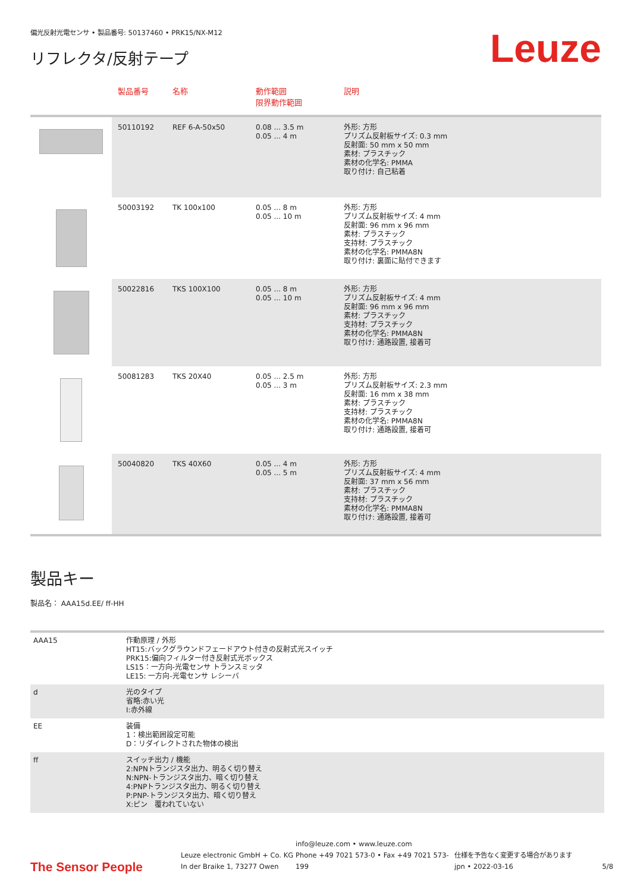偏光反射光電センサ • 製品番号: 50137460 • PRK15/NX-M12
リフレクタ/反射テープ
Leuze
| | 製品番号 | 名称 | 動作範囲 限界動作範囲 | 説明 |
| --- | --- | --- | --- | --- |
| | 50110192 | REF 6-A-50x50 | 0.08 ... 3.5 m 0.05 ... 4 m | 外形: 方形 プリズム反射板サイズ: 0.3 mm 反射面: 50 mm x 50 mm 素材: プラスチック 素材の化学名: PMMA 取り付け: 自己粘着 |
| | 50003192 | TK 100x100 | 0.05 ... 8 m 0.05 ... 10 m | 外形: 方形 プリズム反射板サイズ: 4 mm 反射面: 96 mm x 96 mm 素材: プラスチック 支持材: プラスチック 素材の化学名: PMMA8N 取り付け: 裏面に貼付できます |
| | 50022816 | TKS 100X100 | 0.05 ... 8 m 0.05 ... 10 m | 外形: 方形 プリズム反射板サイズ: 4 mm 反射面: 96 mm x 96 mm 素材: プラスチック 支持材: プラスチック 素材の化学名: PMMA8N 取り付け: 通路設置, 接着可 |
| | 50081283 | TKS 20X40 | 0.05 ... 2.5 m 0.05 ... 3 m | 外形: 方形 プリズム反射板サイズ: 2.3 mm 反射面: 16 mm x 38 mm 素材: プラスチック 支持材: プラスチック 素材の化学名: PMMA8N 取り付け: 通路設置, 接着可 |
| | 50040820 | TKS 40X60 | 0.05 ... 4 m 0.05 ... 5 m | 外形: 方形 プリズム反射板サイズ: 4 mm 反射面: 37 mm x 56 mm 素材: プラスチック 支持材: プラスチック 素材の化学名: PMMA8N 取り付け: 通路設置, 接着可 |
製品キー
製品名： AAA15d.EE/ ff-HH
| AAA15 | 作動原理 / 外形 HT15:バックグラウンドフェードアウト付きの反射式光スイッチ PRK15:偏向フィルター付き反射式光ボックス LS15：一方向-光電センサ トランスミッタ LE15: 一方向-光電センサ レシーバ |
| d | 光のタイプ 省略:赤い光 I:赤外線 |
| EE | 装備 1：検出範囲設定可能 D：リダイレクトされた物体の検出 |
| ff | スイッチ出力 / 機能 2:NPNトランジスタ出力、明るく切り替え N:NPN-トランジスタ出力、暗く切り替え 4:PNPトランジスタ出力、明るく切り替え P:PNP-トランジスタ出力、暗く切り替え X:ピン 覆われていない |
The Sensor People
Leuze electronic GmbH + Co. KG
In der Braike 1, 73277 Owen
info@leuze.com • www.leuze.com
Phone +49 7021 573-0 • Fax +49 7021 573-199
仕様を予告なく変更する場合があります
jpn • 2022-03-16
5/8